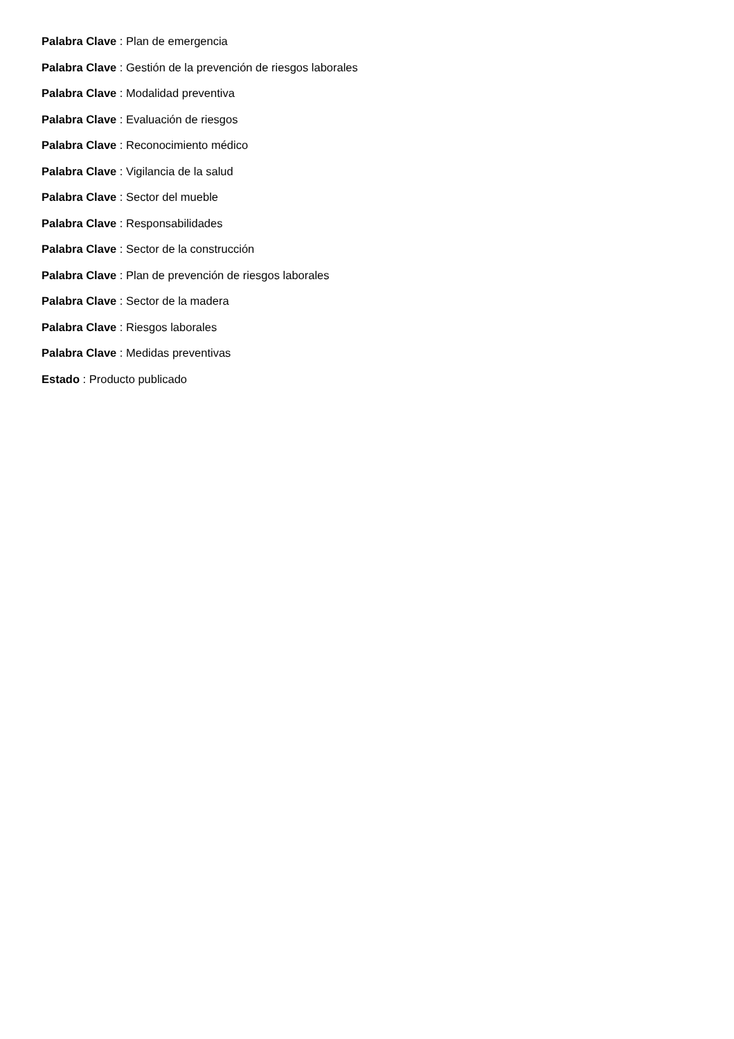Palabra Clave : Plan de emergencia
Palabra Clave : Gestión de la prevención de riesgos laborales
Palabra Clave : Modalidad preventiva
Palabra Clave : Evaluación de riesgos
Palabra Clave : Reconocimiento médico
Palabra Clave : Vigilancia de la salud
Palabra Clave : Sector del mueble
Palabra Clave : Responsabilidades
Palabra Clave : Sector de la construcción
Palabra Clave : Plan de prevención de riesgos laborales
Palabra Clave : Sector de la madera
Palabra Clave : Riesgos laborales
Palabra Clave : Medidas preventivas
Estado : Producto publicado